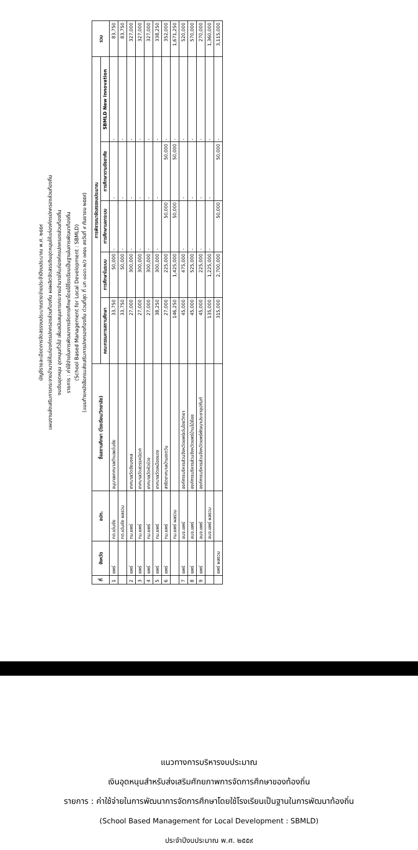บัญชีรายละเอียดการจัดสรรงบประมาณรายจ่ายประจำปีงบประมาณ พ.ศ. ๒๕๕๙
แผนงานส่งเสริมการกระจายอำนาจให้แก่องค์กรปกครองส่วนท้องถิ่น ผลผลิตจัดสรรเงินอุดหนุนให้แก่องค์กรปกครองส่วนท้องถิ่น
งบเงินอุดหนุน อุดหนุนทั่วไป เพื่อสนับสนุนการกระจายอำนาจให้แก่องค์กรปกครองส่วนท้องถิ่น
รายการ : ค่าใช้จ่ายในการพัฒนาการจัดการศึกษาโดยใช้โรงเรียนเป็นฐานในการพัฒนาท้องถิ่น
(School Based Management for Local Development : SBMLD)
(แนบท้ายหนังสือกรมส่งเสริมการปกครองท้องถิ่น ด่วนที่สุด ที่ มท ๐๘๑๖.๒/ว ๓๙๔๑ ลงวันที่ ๙ กันยายน ๒๕๕๙)
| ที่ | จังหวัด | อปท. | ชื่อสถานศึกษา (โรงเรียน/วิทยาลัย) | การพิจารณาจัดสรรงบประมาณ | | | | | รวม |
| --- | --- | --- | --- | --- | --- | --- | --- | --- | --- |
| | | | | คณะกรรมการสถานศึกษา | การศึกษาในระบบ | การศึกษานอกระบบ | การศึกษาตามอัธยาศัย | SBMLD New Innovation | |
| 1 | แพร่ | ทต.เด่นชัย | อนุบาลเทศบาลตำบลเด่นชัย | 33,750 | 50,000 | - | - | - | 83,750 |
| | | ทต.เด่นชัย ผลรวม | | 33,750 | 50,000 | - | - | - | 83,750 |
| 2 | แพร่ | ทม.แพร่ | เทศบาลวัดชัยมงคล | 27,000 | 300,000 | - | - | - | 327,000 |
| 3 | แพร่ | ทม.แพร่ | เทศบาลวัดสวรรคนิเวศ | 27,000 | 300,000 | - | - | - | 327,000 |
| 4 | แพร่ | ทม.แพร่ | เทศบาลวัดหัวข่วง | 27,000 | 300,000 | - | - | - | 327,000 |
| 5 | แพร่ | ทม.แพร่ | เทศบาลวัดเหมืองแดง | 38,250 | 300,000 | - | - | - | 338,250 |
| 6 | แพร่ | ทม.แพร่ | สาธิตเทศบาลบ้านเชตวัน | 27,000 | 225,000 | 50,000 | 50,000 | - | 352,000 |
| | | ทม.แพร่ ผลรวม | | 146,250 | 1,425,000 | 50,000 | 50,000 | - | 1,671,250 |
| 7 | แพร่ | อบจ.แพร่ | องค์การบริหารส่วนจังหวัดแพร่เด่นไชยวิทยา | 45,000 | 475,000 | - | - | - | 520,000 |
| 8 | แพร่ | อบจ.แพร่ | องค์การบริหารส่วนจังหวัดแพร่บ้านไม้ย้อย | 45,000 | 525,000 | - | - | - | 570,000 |
| 9 | แพร่ | อบจ.แพร่ | องค์การบริหารส่วนจังหวัดแพร่พัฒนาประชาอุปถัมภ์ | 45,000 | 225,000 | - | - | - | 270,000 |
| | | อบจ.แพร่ ผลรวม | | 135,000 | 1,225,000 | - | - | - | 1,360,000 |
| | แพร่ ผลรวม | | | 315,000 | 2,700,000 | 50,000 | 50,000 | - | 3,115,000 |
แนวทางการบริหารงบประมาณ
เงินอุดหนุนสำหรับส่งเสริมศักยภาพการจัดการศึกษาของท้องถิ่น
รายการ : ค่าใช้จ่ายในการพัฒนาการจัดการศึกษาโดยใช้โรงเรียนเป็นฐานในการพัฒนาท้องถิ่น
(School Based Management for Local Development : SBMLD)
ประจำปีงบประมาณ พ.ศ. ๒๕๕๙